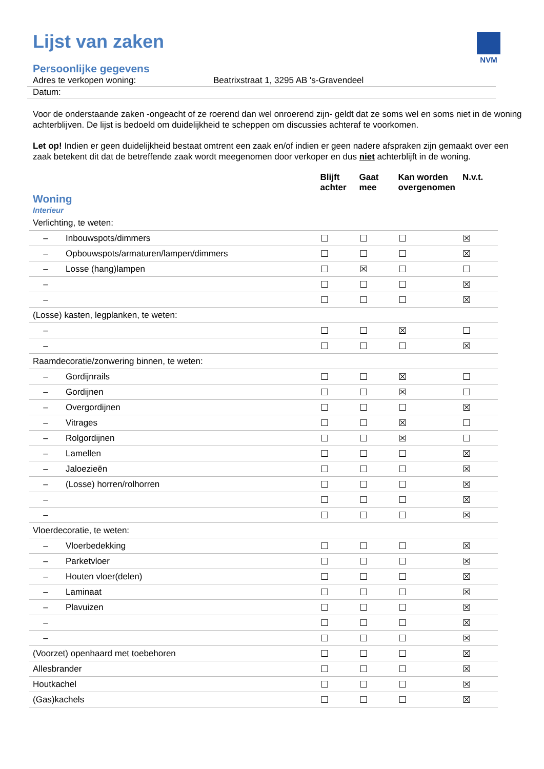NVM
Lijst van zaken
Persoonlijke gegevens
| Adres te verkopen woning: | Beatrixstraat 1, 3295 AB 's-Gravendeel |
| Datum: | |
Voor de onderstaande zaken -ongeacht of ze roerend dan wel onroerend zijn- geldt dat ze soms wel en soms niet in de woning achterblijven. De lijst is bedoeld om duidelijkheid te scheppen om discussies achteraf te voorkomen.
Let op! Indien er geen duidelijkheid bestaat omtrent een zaak en/of indien er geen nadere afspraken zijn gemaakt over een zaak betekent dit dat de betreffende zaak wordt meegenomen door verkoper en dus niet achterblijft in de woning.
| Woning Interieur | | Blijft achter | Gaat mee | Kan worden overgenomen | N.v.t. |
| --- | --- | --- | --- | --- | --- |
| Verlichting, te weten: | | | | | |
| – | Inbouwspots/dimmers | ☐ | ☐ | ☐ | ☒ |
| – | Opbouwspots/armaturen/lampen/dimmers | ☐ | ☐ | ☐ | ☒ |
| – | Losse (hang)lampen | ☐ | ☒ | ☐ | ☐ |
| – | | ☐ | ☐ | ☐ | ☒ |
| – | | ☐ | ☐ | ☐ | ☒ |
| (Losse) kasten, legplanken, te weten: | | | | | |
| – | | ☐ | ☐ | ☒ | ☐ |
| – | | ☐ | ☐ | ☐ | ☒ |
| Raamdecoratie/zonwering binnen, te weten: | | | | | |
| – | Gordijnrails | ☐ | ☐ | ☒ | ☐ |
| – | Gordijnen | ☐ | ☐ | ☒ | ☐ |
| – | Overgordijnen | ☐ | ☐ | ☐ | ☒ |
| – | Vitrages | ☐ | ☐ | ☒ | ☐ |
| – | Rolgordijnen | ☐ | ☐ | ☒ | ☐ |
| – | Lamellen | ☐ | ☐ | ☐ | ☒ |
| – | Jaloezieën | ☐ | ☐ | ☐ | ☒ |
| – | (Losse) horren/rolhorren | ☐ | ☐ | ☐ | ☒ |
| – | | ☐ | ☐ | ☐ | ☒ |
| – | | ☐ | ☐ | ☐ | ☒ |
| Vloerdecoratie, te weten: | | | | | |
| – | Vloerbedekking | ☐ | ☐ | ☐ | ☒ |
| – | Parketvloer | ☐ | ☐ | ☐ | ☒ |
| – | Houten vloer(delen) | ☐ | ☐ | ☐ | ☒ |
| – | Laminaat | ☐ | ☐ | ☐ | ☒ |
| – | Plavuizen | ☐ | ☐ | ☐ | ☒ |
| – | | ☐ | ☐ | ☐ | ☒ |
| – | | ☐ | ☐ | ☐ | ☒ |
| (Voorzet) openhaard met toebehoren | | ☐ | ☐ | ☐ | ☒ |
| Allesbrander | | ☐ | ☐ | ☐ | ☒ |
| Houtkachel | | ☐ | ☐ | ☐ | ☒ |
| (Gas)kachels | | ☐ | ☐ | ☐ | ☒ |